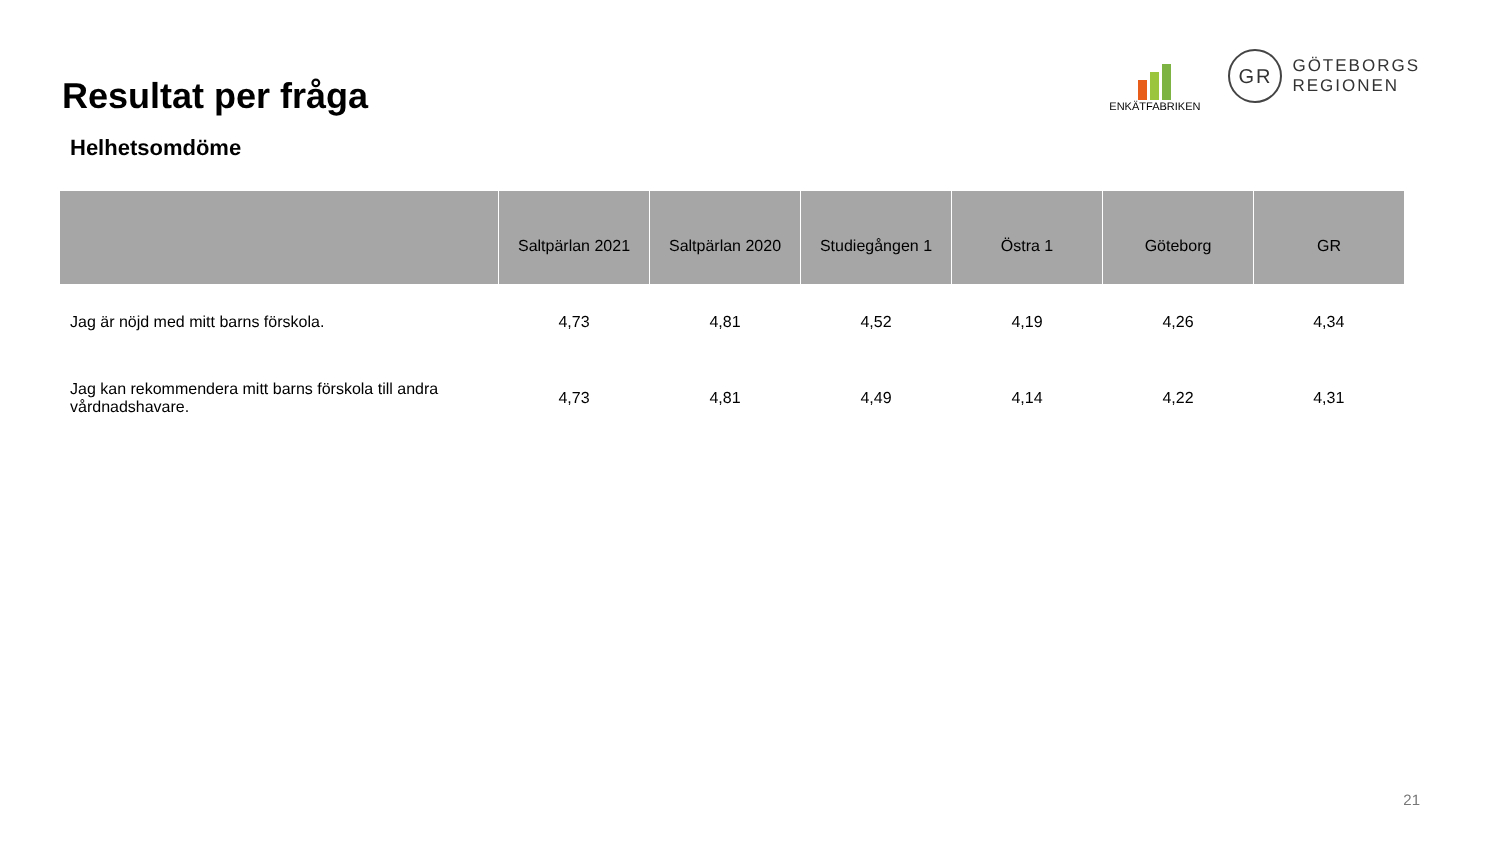Resultat per fråga
ENKÄTFABRIKEN
GR
GÖTEBORGS
REGIONEN
Helhetsomdöme
| | Saltpärlan 2021 | Saltpärlan 2020 | Studiegången 1 | Östra 1 | Göteborg | GR |
| --- | --- | --- | --- | --- | --- | --- |
| Jag är nöjd med mitt barns förskola. | 4,73 | 4,81 | 4,52 | 4,19 | 4,26 | 4,34 |
| Jag kan rekommendera mitt barns förskola till andra vårdnadshavare. | 4,73 | 4,81 | 4,49 | 4,14 | 4,22 | 4,31 |
21